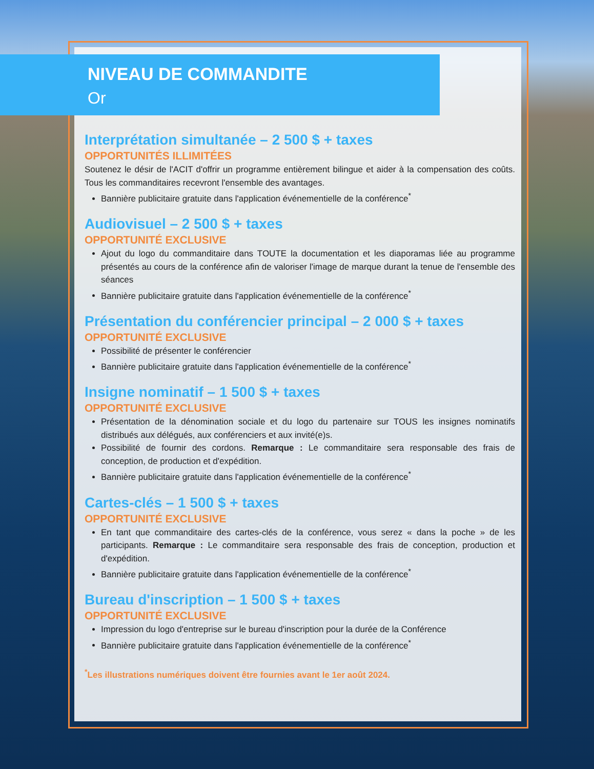NIVEAU DE COMMANDITE
Or
Interprétation simultanée – 2 500 $ + taxes
OPPORTUNITÉS ILLIMITÉES
Soutenez le désir de l'ACIT d'offrir un programme entièrement bilingue et aider à la compensation des coûts. Tous les commanditaires recevront l'ensemble des avantages.
Bannière publicitaire gratuite dans l'application événementielle de la conférence<sup>*</sup>
Audiovisuel – 2 500 $ + taxes
OPPORTUNITÉ EXCLUSIVE
Ajout du logo du commanditaire dans TOUTE la documentation et les diaporamas liée au programme présentés au cours de la conférence afin de valoriser l'image de marque durant la tenue de l'ensemble des séances
Bannière publicitaire gratuite dans l'application événementielle de la conférence<sup>*</sup>
Présentation du conférencier principal – 2 000 $ + taxes
OPPORTUNITÉ EXCLUSIVE
Possibilité de présenter le conférencier
Bannière publicitaire gratuite dans l'application événementielle de la conférence<sup>*</sup>
Insigne nominatif – 1 500 $ + taxes
OPPORTUNITÉ EXCLUSIVE
Présentation de la dénomination sociale et du logo du partenaire sur TOUS les insignes nominatifs distribués aux délégués, aux conférenciers et aux invité(e)s.
Possibilité de fournir des cordons. Remarque : Le commanditaire sera responsable des frais de conception, de production et d'expédition.
Bannière publicitaire gratuite dans l'application événementielle de la conférence<sup>*</sup>
Cartes-clés – 1 500 $ + taxes
OPPORTUNITÉ EXCLUSIVE
En tant que commanditaire des cartes-clés de la conférence, vous serez « dans la poche » de les participants. Remarque : Le commanditaire sera responsable des frais de conception, production et d'expédition.
Bannière publicitaire gratuite dans l'application événementielle de la conférence<sup>*</sup>
Bureau d'inscription – 1 500 $ + taxes
OPPORTUNITÉ EXCLUSIVE
Impression du logo d'entreprise sur le bureau d'inscription pour la durée de la Conférence
Bannière publicitaire gratuite dans l'application événementielle de la conférence<sup>*</sup>
<sup>*</sup> Les illustrations numériques doivent être fournies avant le 1er août 2024.